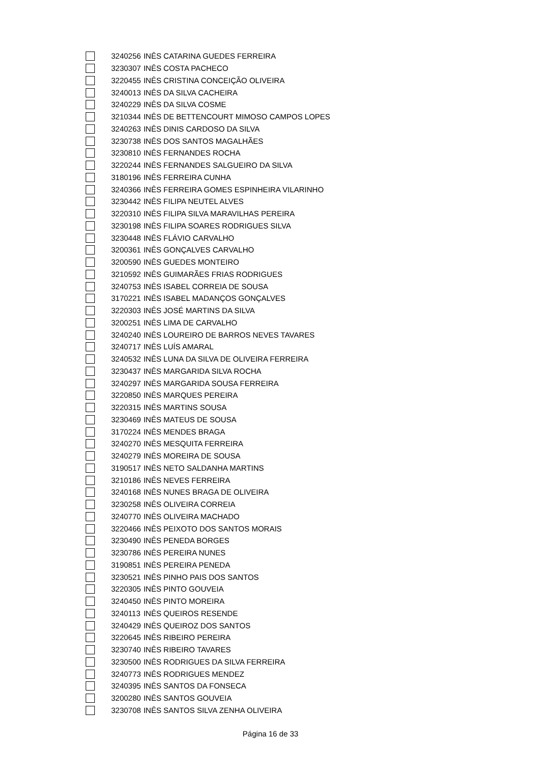| | 3240256 | INÊS CATARINA GUEDES FERREIRA |
| | 3230307 | INÊS COSTA PACHECO |
| | 3220455 | INÊS CRISTINA CONCEIÇÃO OLIVEIRA |
| | 3240013 | INÊS DA SILVA CACHEIRA |
| | 3240229 | INÊS DA SILVA COSME |
| | 3210344 | INÊS DE BETTENCOURT MIMOSO CAMPOS LOPES |
| | 3240263 | INÊS DINIS CARDOSO DA SILVA |
| | 3230738 | INÊS DOS SANTOS MAGALHÃES |
| | 3230810 | INÊS FERNANDES ROCHA |
| | 3220244 | INÊS FERNANDES SALGUEIRO DA SILVA |
| | 3180196 | INÊS FERREIRA CUNHA |
| | 3240366 | INÊS FERREIRA GOMES ESPINHEIRA VILARINHO |
| | 3230442 | INÊS FILIPA NEUTEL ALVES |
| | 3220310 | INÊS FILIPA SILVA MARAVILHAS PEREIRA |
| | 3230198 | INÊS FILIPA SOARES RODRIGUES SILVA |
| | 3230448 | INÊS FLÁVIO CARVALHO |
| | 3200361 | INÊS GONÇALVES CARVALHO |
| | 3200590 | INÊS GUEDES MONTEIRO |
| | 3210592 | INÊS GUIMARÃES FRIAS RODRIGUES |
| | 3240753 | INÊS ISABEL CORREIA DE SOUSA |
| | 3170221 | INÊS ISABEL MADANÇOS GONÇALVES |
| | 3220303 | INÊS JOSÉ MARTINS DA SILVA |
| | 3200251 | INÊS LIMA DE CARVALHO |
| | 3240240 | INÊS LOUREIRO DE BARROS NEVES TAVARES |
| | 3240717 | INÊS LUÍS AMARAL |
| | 3240532 | INÊS LUNA DA SILVA DE OLIVEIRA FERREIRA |
| | 3230437 | INÊS MARGARIDA SILVA ROCHA |
| | 3240297 | INÊS MARGARIDA SOUSA FERREIRA |
| | 3220850 | INÊS MARQUES PEREIRA |
| | 3220315 | INÊS MARTINS SOUSA |
| | 3230469 | INÊS MATEUS DE SOUSA |
| | 3170224 | INÊS MENDES BRAGA |
| | 3240270 | INÊS MESQUITA FERREIRA |
| | 3240279 | INÊS MOREIRA DE SOUSA |
| | 3190517 | INÊS NETO SALDANHA MARTINS |
| | 3210186 | INÊS NEVES FERREIRA |
| | 3240168 | INÊS NUNES BRAGA DE OLIVEIRA |
| | 3230258 | INÊS OLIVEIRA CORREIA |
| | 3240770 | INÊS OLIVEIRA MACHADO |
| | 3220466 | INÊS PEIXOTO DOS SANTOS MORAIS |
| | 3230490 | INÊS PENEDA BORGES |
| | 3230786 | INÊS PEREIRA NUNES |
| | 3190851 | INÊS PEREIRA PENEDA |
| | 3230521 | INÊS PINHO PAIS DOS SANTOS |
| | 3220305 | INÊS PINTO GOUVEIA |
| | 3240450 | INÊS PINTO MOREIRA |
| | 3240113 | INÊS QUEIROS RESENDE |
| | 3240429 | INÊS QUEIROZ DOS SANTOS |
| | 3220645 | INÊS RIBEIRO PEREIRA |
| | 3230740 | INÊS RIBEIRO TAVARES |
| | 3230500 | INÊS RODRIGUES DA SILVA FERREIRA |
| | 3240773 | INÊS RODRIGUES MENDEZ |
| | 3240395 | INÊS SANTOS DA FONSECA |
| | 3200280 | INÊS SANTOS GOUVEIA |
| | 3230708 | INÊS SANTOS SILVA ZENHA OLIVEIRA |
Página 16 de 33